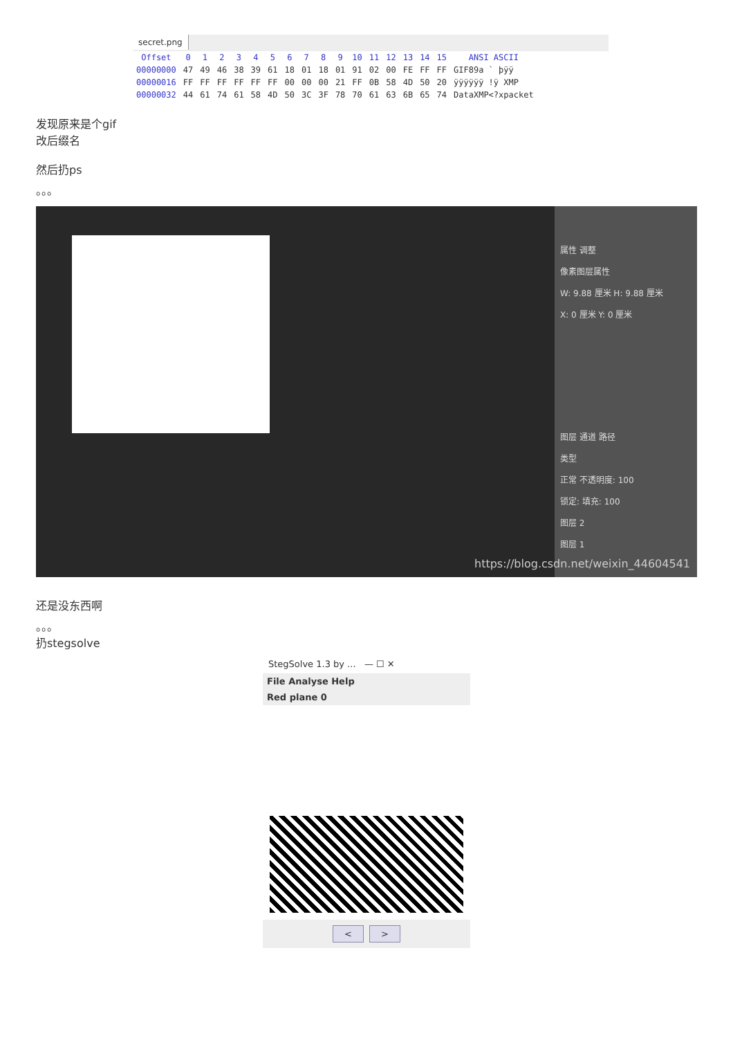secret.png
| Offset | 0 | 1 | 2 | 3 | 4 | 5 | 6 | 7 | 8 | 9 | 10 | 11 | 12 | 13 | 14 | 15 | ANSI ASCII |
| --- | --- | --- | --- | --- | --- | --- | --- | --- | --- | --- | --- | --- | --- | --- | --- | --- | --- |
| 00000000 | 47 | 49 | 46 | 38 | 39 | 61 | 18 | 01 | 18 | 01 | 91 | 02 | 00 | FE | FF | FF | GIF89a ` þÿÿ |
| 00000016 | FF | FF | FF | FF | FF | FF | 00 | 00 | 00 | 21 | FF | 0B | 58 | 4D | 50 | 20 | ÿÿÿÿÿÿ !ÿ XMP |
| 00000032 | 44 | 61 | 74 | 61 | 58 | 4D | 50 | 3C | 3F | 78 | 70 | 61 | 63 | 6B | 65 | 74 | DataXMP<?xpacket |
发现原来是个gif
改后缀名
然后扔ps
。。。
属性 调整
像素图层属性
W: 9.88 厘米 H: 9.88 厘米
X: 0 厘米 Y: 0 厘米
图层 通道 路径
类型
正常 不透明度: 100
锁定: 填充: 100
图层 2
图层 1
https://blog.csdn.net/weixin_44604541
还是没东西啊
。。。
扔stegsolve
StegSolve 1.3 by ... — ☐ ✕
File Analyse Help
Red plane 0
< >